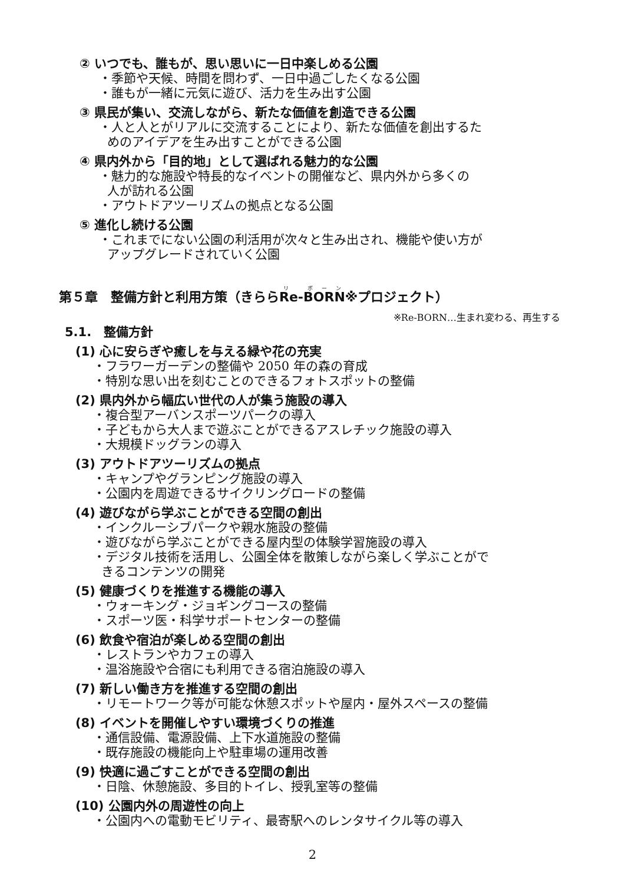② いつでも、誰もが、思い思いに一日中楽しめる公園
・季節や天候、時間を問わず、一日中過ごしたくなる公園
・誰もが一緒に元気に遊び、活力を生み出す公園
③ 県民が集い、交流しながら、新たな価値を創造できる公園
・人と人とがリアルに交流することにより、新たな価値を創出するた
めのアイデアを生み出すことができる公園
④ 県内外から「目的地」として選ばれる魅力的な公園
・魅力的な施設や特長的なイベントの開催など、県内外から多くの
人が訪れる公園
・アウトドアツーリズムの拠点となる公園
⑤ 進化し続ける公園
・これまでにない公園の利活用が次々と生み出され、機能や使い方が
アップグレードされていく公園
第５章　整備方針と利用方策（きららRe-BORN※プロジェクト）
※Re-BORN…生まれ変わる、再生する
5.1.　整備方針
(1) 心に安らぎや癒しを与える緑や花の充実
・フラワーガーデンの整備や 2050 年の森の育成
・特別な思い出を刻むことのできるフォトスポットの整備
(2) 県内外から幅広い世代の人が集う施設の導入
・複合型アーバンスポーツパークの導入
・子どもから大人まで遊ぶことができるアスレチック施設の導入
・大規模ドッグランの導入
(3) アウトドアツーリズムの拠点
・キャンプやグランピング施設の導入
・公園内を周遊できるサイクリングロードの整備
(4) 遊びながら学ぶことができる空間の創出
・インクルーシブパークや親水施設の整備
・遊びながら学ぶことができる屋内型の体験学習施設の導入
・デジタル技術を活用し、公園全体を散策しながら楽しく学ぶことがで
きるコンテンツの開発
(5) 健康づくりを推進する機能の導入
・ウォーキング・ジョギングコースの整備
・スポーツ医・科学サポートセンターの整備
(6) 飲食や宿泊が楽しめる空間の創出
・レストランやカフェの導入
・温浴施設や合宿にも利用できる宿泊施設の導入
(7) 新しい働き方を推進する空間の創出
・リモートワーク等が可能な休憩スポットや屋内・屋外スペースの整備
(8) イベントを開催しやすい環境づくりの推進
・通信設備、電源設備、上下水道施設の整備
・既存施設の機能向上や駐車場の運用改善
(9) 快適に過ごすことができる空間の創出
・日陰、休憩施設、多目的トイレ、授乳室等の整備
(10) 公園内外の周遊性の向上
・公園内への電動モビリティ、最寄駅へのレンタサイクル等の導入
2